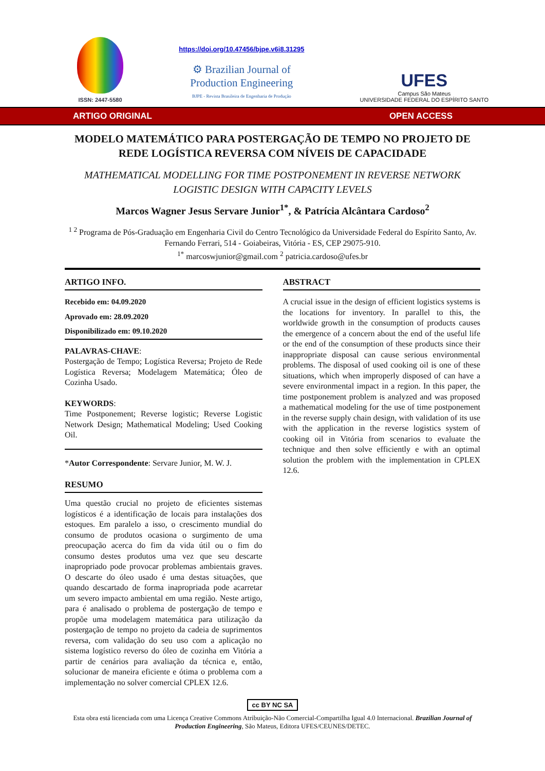ISSN: 2447-5580
https://doi.org/10.47456/bjpe.v6i8.31295
⚙ Brazilian Journal of
Production Engineering
BJPE - Revista Brasileira de Engenharia de Produção
UFES
Campus São Mateus
UNIVERSIDADE FEDERAL DO ESPÍRITO SANTO
ARTIGO ORIGINAL OPEN ACCESS
MODELO MATEMÁTICO PARA POSTERGAÇÃO DE TEMPO NO PROJETO DE REDE LOGÍSTICA REVERSA COM NÍVEIS DE CAPACIDADE
MATHEMATICAL MODELLING FOR TIME POSTPONEMENT IN REVERSE NETWORK LOGISTIC DESIGN WITH CAPACITY LEVELS
Marcos Wagner Jesus Servare Junior<sup>1*</sup>, & Patrícia Alcântara Cardoso<sup>2</sup>
<sup>1 2</sup> Programa de Pós-Graduação em Engenharia Civil do Centro Tecnológico da Universidade Federal do Espírito Santo, Av. Fernando Ferrari, 514 - Goiabeiras, Vitória - ES, CEP 29075-910.
<sup>1*</sup> marcoswjunior@gmail.com <sup>2</sup> patricia.cardoso@ufes.br
ARTIGO INFO.
Recebido em: 04.09.2020
Aprovado em: 28.09.2020
Disponibilizado em: 09.10.2020
PALAVRAS-CHAVE:
Postergação de Tempo; Logística Reversa; Projeto de Rede Logística Reversa; Modelagem Matemática; Óleo de Cozinha Usado.
KEYWORDS:
Time Postponement; Reverse logistic; Reverse Logistic Network Design; Mathematical Modeling; Used Cooking Oil.
*Autor Correspondente: Servare Junior, M. W. J.
RESUMO
Uma questão crucial no projeto de eficientes sistemas logísticos é a identificação de locais para instalações dos estoques. Em paralelo a isso, o crescimento mundial do consumo de produtos ocasiona o surgimento de uma preocupação acerca do fim da vida útil ou o fim do consumo destes produtos uma vez que seu descarte inapropriado pode provocar problemas ambientais graves. O descarte do óleo usado é uma destas situações, que quando descartado de forma inapropriada pode acarretar um severo impacto ambiental em uma região. Neste artigo, para é analisado o problema de postergação de tempo e propõe uma modelagem matemática para utilização da postergação de tempo no projeto da cadeia de suprimentos reversa, com validação do seu uso com a aplicação no sistema logístico reverso do óleo de cozinha em Vitória a partir de cenários para avaliação da técnica e, então, solucionar de maneira eficiente e ótima o problema com a implementação no solver comercial CPLEX 12.6.
ABSTRACT
A crucial issue in the design of efficient logistics systems is the locations for inventory. In parallel to this, the worldwide growth in the consumption of products causes the emergence of a concern about the end of the useful life or the end of the consumption of these products since their inappropriate disposal can cause serious environmental problems. The disposal of used cooking oil is one of these situations, which when improperly disposed of can have a severe environmental impact in a region. In this paper, the time postponement problem is analyzed and was proposed a mathematical modeling for the use of time postponement in the reverse supply chain design, with validation of its use with the application in the reverse logistics system of cooking oil in Vitória from scenarios to evaluate the technique and then solve efficiently e with an optimal solution the problem with the implementation in CPLEX 12.6.
cc BY NC SA
Esta obra está licenciada com uma Licença Creative Commons Atribuição-Não Comercial-Compartilha Igual 4.0 Internacional. Brazilian Journal of Production Engineering, São Mateus, Editora UFES/CEUNES/DETEC.